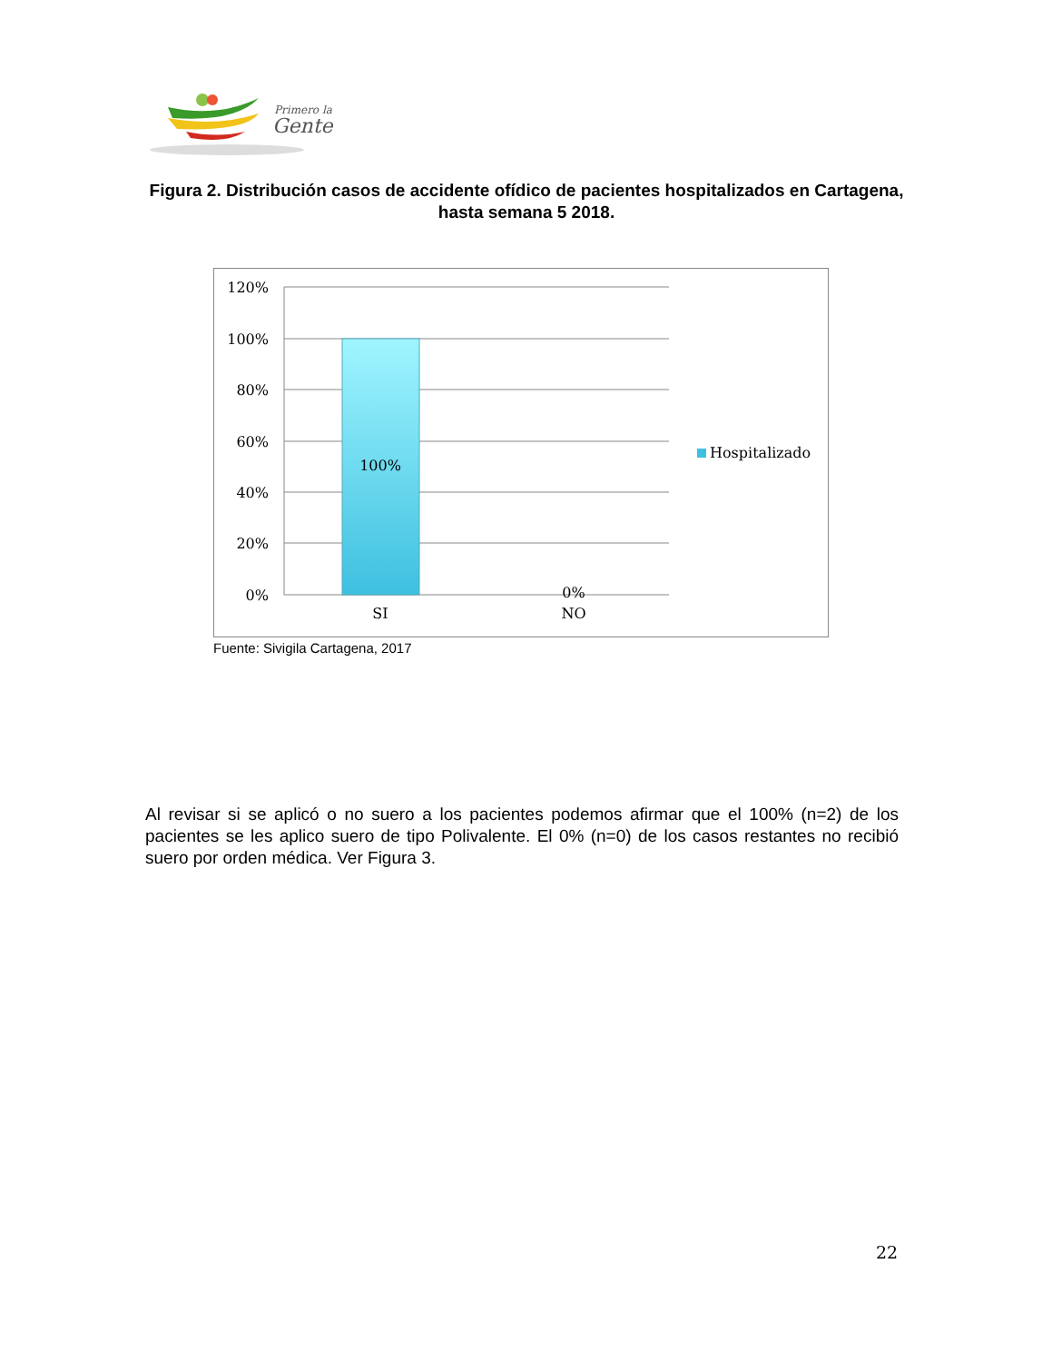Primero la
Gente
Figura 2. Distribución casos de accidente ofídico de pacientes hospitalizados en Cartagena, hasta semana 5 2018.
120%
100%
80%
60%
40%
20%
0%
100%
0%
SI
NO
Hospitalizado
Fuente: Sivigila Cartagena, 2017
Al revisar si se aplicó o no suero a los pacientes podemos afirmar que el 100% (n=2) de los pacientes se les aplico suero de tipo Polivalente. El 0% (n=0) de los casos restantes no recibió suero por orden médica. Ver Figura 3.
22